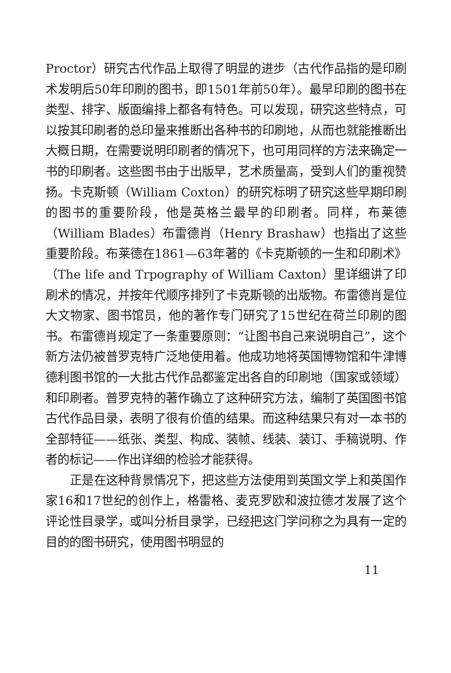Proctor）研究古代作品上取得了明显的进步（古代作品指的是印刷术发明后50年印刷的图书，即1501年前50年）。最早印刷的图书在类型、排字、版面编排上都各有特色。可以发现，研究这些特点，可以按其印刷者的总印量来推断出各种书的印刷地，从而也就能推断出大概日期，在需要说明印刷者的情况下，也可用同样的方法来确定一书的印刷者。这些图书由于出版早，艺术质量高，受到人们的重视赞扬。卡克斯顿（William Coxton）的研究标明了研究这些早期印刷的图书的重要阶段，他是英格兰最早的印刷者。同样，布莱德（William Blades）布雷德肖（Henry Brashaw）也指出了这些重要阶段。布莱德在1861—63年著的《卡克斯顿的一生和印刷术》（The life and Trpography of William Caxton）里详细讲了印刷术的情况，并按年代顺序排列了卡克斯顿的出版物。布雷德肖是位大文物家、图书馆员，他的著作专门研究了15世纪在荷兰印刷的图书。布雷德肖规定了一条重要原则：“让图书自己来说明自己”，这个新方法仍被普罗克特广泛地使用着。他成功地将英国博物馆和牛津博德利图书馆的一大批古代作品都鉴定出各自的印刷地（国家或领域）和印刷者。普罗克特的著作确立了这种研究方法，编制了英国图书馆古代作品目录，表明了很有价值的结果。而这种结果只有对一本书的全部特征——纸张、类型、构成、装帧、线装、装订、手稿说明、作者的标记——作出详细的检验才能获得。
正是在这种背景情况下，把这些方法使用到英国文学上和英国作家16和17世纪的创作上，格雷格、麦克罗欧和波拉德才发展了这个评论性目录学，或叫分析目录学，已经把这门学问称之为具有一定的目的的图书研究，使用图书明显的
11